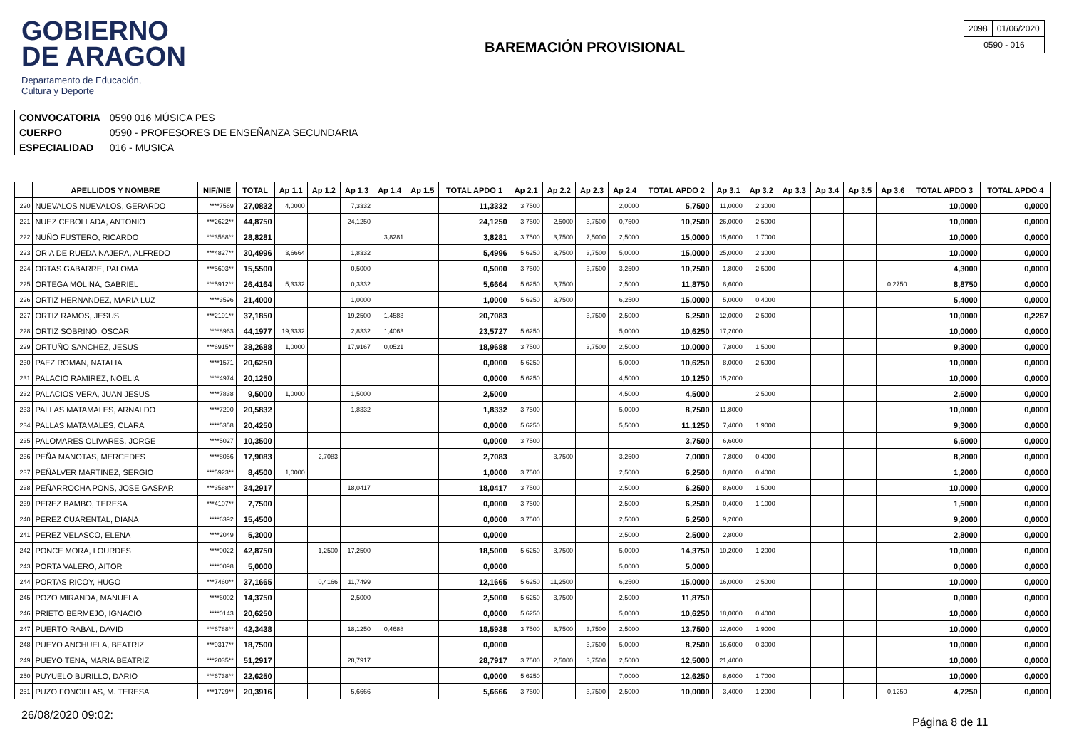GOBIERNO
DE ARAGON
Departamento de Educación,
Cultura y Deporte
BAREMACIÓN PROVISIONAL
| 2098 | 01/06/2020 |
| 0590 - 016 | |
| CONVOCATORIA | 0590 016 MÚSICA PES |
| CUERPO | 0590 - PROFESORES DE ENSEÑANZA SECUNDARIA |
| ESPECIALIDAD | 016 - MUSICA |
| | APELLIDOS Y NOMBRE | NIF/NIE | TOTAL | Ap 1.1 | Ap 1.2 | Ap 1.3 | Ap 1.4 | Ap 1.5 | TOTAL APDO 1 | Ap 2.1 | Ap 2.2 | Ap 2.3 | Ap 2.4 | TOTAL APDO 2 | Ap 3.1 | Ap 3.2 | Ap 3.3 | Ap 3.4 | Ap 3.5 | Ap 3.6 | TOTAL APDO 3 | TOTAL APDO 4 |
| --- | --- | --- | --- | --- | --- | --- | --- | --- | --- | --- | --- | --- | --- | --- | --- | --- | --- | --- | --- | --- | --- | --- |
| 220 | NUEVALOS NUEVALOS, GERARDO | ****7569 | 27,0832 | 4,0000 | | 7,3332 | | | 11,3332 | 3,7500 | | | 2,0000 | 5,7500 | 11,0000 | 2,3000 | | | | | 10,0000 | 0,0000 |
| 221 | NUEZ CEBOLLADA, ANTONIO | ***2622** | 44,8750 | | | 24,1250 | | | 24,1250 | 3,7500 | 2,5000 | 3,7500 | 0,7500 | 10,7500 | 26,0000 | 2,5000 | | | | | 10,0000 | 0,0000 |
| 222 | NUÑO FUSTERO, RICARDO | ***3588** | 28,8281 | | | | 3,8281 | | 3,8281 | 3,7500 | 3,7500 | 7,5000 | 2,5000 | 15,0000 | 15,6000 | 1,7000 | | | | | 10,0000 | 0,0000 |
| 223 | ORIA DE RUEDA NAJERA, ALFREDO | ***4827** | 30,4996 | 3,6664 | | 1,8332 | | | 5,4996 | 5,6250 | 3,7500 | 3,7500 | 5,0000 | 15,0000 | 25,0000 | 2,3000 | | | | | 10,0000 | 0,0000 |
| 224 | ORTAS GABARRE, PALOMA | ***5603** | 15,5500 | | | 0,5000 | | | 0,5000 | 3,7500 | | 3,7500 | 3,2500 | 10,7500 | 1,8000 | 2,5000 | | | | | 4,3000 | 0,0000 |
| 225 | ORTEGA MOLINA, GABRIEL | ***5912** | 26,4164 | 5,3332 | | 0,3332 | | | 5,6664 | 5,6250 | 3,7500 | | 2,5000 | 11,8750 | 8,6000 | | | | | 0,2750 | 8,8750 | 0,0000 |
| 226 | ORTIZ HERNANDEZ, MARIA LUZ | ****3596 | 21,4000 | | | 1,0000 | | | 1,0000 | 5,6250 | 3,7500 | | 6,2500 | 15,0000 | 5,0000 | 0,4000 | | | | | 5,4000 | 0,0000 |
| 227 | ORTIZ RAMOS, JESUS | ***2191** | 37,1850 | | | 19,2500 | 1,4583 | | 20,7083 | | | 3,7500 | 2,5000 | 6,2500 | 12,0000 | 2,5000 | | | | | 10,0000 | 0,2267 |
| 228 | ORTIZ SOBRINO, OSCAR | ****8963 | 44,1977 | 19,3332 | | 2,8332 | 1,4063 | | 23,5727 | 5,6250 | | | 5,0000 | 10,6250 | 17,2000 | | | | | | 10,0000 | 0,0000 |
| 229 | ORTUÑO SANCHEZ, JESUS | ***6915** | 38,2688 | 1,0000 | | 17,9167 | 0,0521 | | 18,9688 | 3,7500 | | 3,7500 | 2,5000 | 10,0000 | 7,8000 | 1,5000 | | | | | 9,3000 | 0,0000 |
| 230 | PAEZ ROMAN, NATALIA | ****1571 | 20,6250 | | | | | | 0,0000 | 5,6250 | | | 5,0000 | 10,6250 | 8,0000 | 2,5000 | | | | | 10,0000 | 0,0000 |
| 231 | PALACIO RAMIREZ, NOELIA | ****4974 | 20,1250 | | | | | | 0,0000 | 5,6250 | | | 4,5000 | 10,1250 | 15,2000 | | | | | | 10,0000 | 0,0000 |
| 232 | PALACIOS VERA, JUAN JESUS | ****7838 | 9,5000 | 1,0000 | | 1,5000 | | | 2,5000 | | | | 4,5000 | 4,5000 | | 2,5000 | | | | | 2,5000 | 0,0000 |
| 233 | PALLAS MATAMALES, ARNALDO | ****7290 | 20,5832 | | | 1,8332 | | | 1,8332 | 3,7500 | | | 5,0000 | 8,7500 | 11,8000 | | | | | | 10,0000 | 0,0000 |
| 234 | PALLAS MATAMALES, CLARA | ****5358 | 20,4250 | | | | | | 0,0000 | 5,6250 | | | 5,5000 | 11,1250 | 7,4000 | 1,9000 | | | | | 9,3000 | 0,0000 |
| 235 | PALOMARES OLIVARES, JORGE | ****5027 | 10,3500 | | | | | | 0,0000 | 3,7500 | | | | 3,7500 | 6,6000 | | | | | | 6,6000 | 0,0000 |
| 236 | PEÑA MANOTAS, MERCEDES | ****8056 | 17,9083 | | 2,7083 | | | | 2,7083 | | 3,7500 | | 3,2500 | 7,0000 | 7,8000 | 0,4000 | | | | | 8,2000 | 0,0000 |
| 237 | PEÑALVER MARTINEZ, SERGIO | ***5923** | 8,4500 | 1,0000 | | | | | 1,0000 | 3,7500 | | | 2,5000 | 6,2500 | 0,8000 | 0,4000 | | | | | 1,2000 | 0,0000 |
| 238 | PEÑARROCHA PONS, JOSE GASPAR | ***3588** | 34,2917 | | | 18,0417 | | | 18,0417 | 3,7500 | | | 2,5000 | 6,2500 | 8,6000 | 1,5000 | | | | | 10,0000 | 0,0000 |
| 239 | PEREZ BAMBO, TERESA | ***4107** | 7,7500 | | | | | | 0,0000 | 3,7500 | | | 2,5000 | 6,2500 | 0,4000 | 1,1000 | | | | | 1,5000 | 0,0000 |
| 240 | PEREZ CUARENTAL, DIANA | ****6392 | 15,4500 | | | | | | 0,0000 | 3,7500 | | | 2,5000 | 6,2500 | 9,2000 | | | | | | 9,2000 | 0,0000 |
| 241 | PEREZ VELASCO, ELENA | ****2049 | 5,3000 | | | | | | 0,0000 | | | | 2,5000 | 2,5000 | 2,8000 | | | | | | 2,8000 | 0,0000 |
| 242 | PONCE MORA, LOURDES | ****0022 | 42,8750 | | 1,2500 | 17,2500 | | | 18,5000 | 5,6250 | 3,7500 | | 5,0000 | 14,3750 | 10,2000 | 1,2000 | | | | | 10,0000 | 0,0000 |
| 243 | PORTA VALERO, AITOR | ****0098 | 5,0000 | | | | | | 0,0000 | | | | 5,0000 | 5,0000 | | | | | | | 0,0000 | 0,0000 |
| 244 | PORTAS RICOY, HUGO | ***7460** | 37,1665 | | 0,4166 | 11,7499 | | | 12,1665 | 5,6250 | 11,2500 | | 6,2500 | 15,0000 | 16,0000 | 2,5000 | | | | | 10,0000 | 0,0000 |
| 245 | POZO MIRANDA, MANUELA | ****6002 | 14,3750 | | | 2,5000 | | | 2,5000 | 5,6250 | 3,7500 | | 2,5000 | 11,8750 | | | | | | | 0,0000 | 0,0000 |
| 246 | PRIETO BERMEJO, IGNACIO | ****0143 | 20,6250 | | | | | | 0,0000 | 5,6250 | | | 5,0000 | 10,6250 | 18,0000 | 0,4000 | | | | | 10,0000 | 0,0000 |
| 247 | PUERTO RABAL, DAVID | ***6788** | 42,3438 | | | 18,1250 | 0,4688 | | 18,5938 | 3,7500 | 3,7500 | 3,7500 | 2,5000 | 13,7500 | 12,6000 | 1,9000 | | | | | 10,0000 | 0,0000 |
| 248 | PUEYO ANCHUELA, BEATRIZ | ***9317** | 18,7500 | | | | | | 0,0000 | | | 3,7500 | 5,0000 | 8,7500 | 16,6000 | 0,3000 | | | | | 10,0000 | 0,0000 |
| 249 | PUEYO TENA, MARIA BEATRIZ | ***2035** | 51,2917 | | | 28,7917 | | | 28,7917 | 3,7500 | 2,5000 | 3,7500 | 2,5000 | 12,5000 | 21,4000 | | | | | | 10,0000 | 0,0000 |
| 250 | PUYUELO BURILLO, DARIO | ***6738** | 22,6250 | | | | | | 0,0000 | 5,6250 | | | 7,0000 | 12,6250 | 8,6000 | 1,7000 | | | | | 10,0000 | 0,0000 |
| 251 | PUZO FONCILLAS, M. TERESA | ***1729** | 20,3916 | | | 5,6666 | | | 5,6666 | 3,7500 | | 3,7500 | 2,5000 | 10,0000 | 3,4000 | 1,2000 | | | | 0,1250 | 4,7250 | 0,0000 |
26/08/2020 09:02:
Página 8 de 11